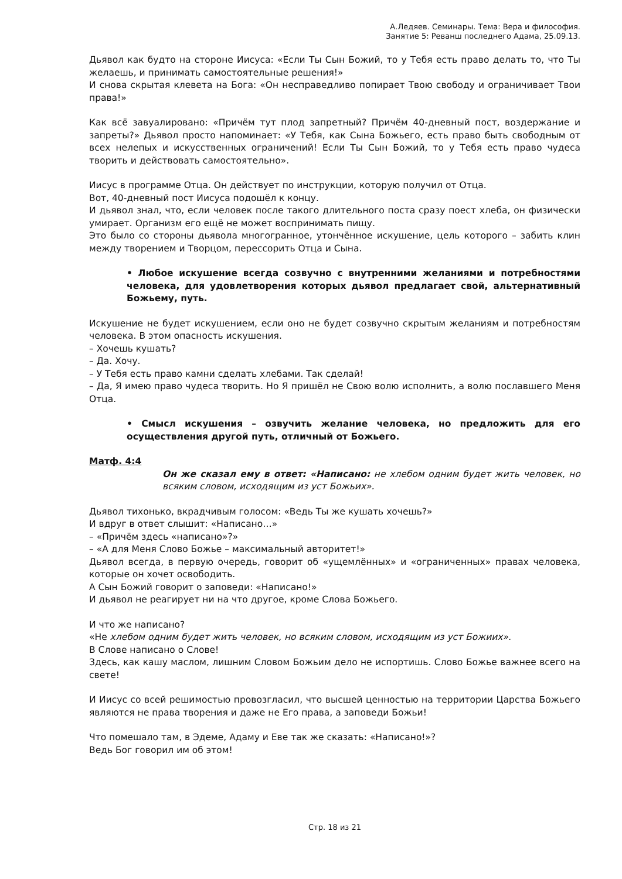А.Ледяев. Семинары. Тема: Вера и философия.
Занятие 5: Реванш последнего Адама, 25.09.13.
Дьявол как будто на стороне Иисуса: «Если Ты Сын Божий, то у Тебя есть право делать то, что Ты желаешь, и принимать самостоятельные решения!»
И снова скрытая клевета на Бога: «Он несправедливо попирает Твою свободу и ограничивает Твои права!»
Как всё завуалировано: «Причём тут плод запретный? Причём 40-дневный пост, воздержание и запреты?» Дьявол просто напоминает: «У Тебя, как Сына Божьего, есть право быть свободным от всех нелепых и искусственных ограничений! Если Ты Сын Божий, то у Тебя есть право чудеса творить и действовать самостоятельно».
Иисус в программе Отца. Он действует по инструкции, которую получил от Отца.
Вот, 40-дневный пост Иисуса подошёл к концу.
И дьявол знал, что, если человек после такого длительного поста сразу поест хлеба, он физически умирает. Организм его ещё не может воспринимать пищу.
Это было со стороны дьявола многогранное, утончённое искушение, цель которого – забить клин между творением и Творцом, перессорить Отца и Сына.
• Любое искушение всегда созвучно с внутренними желаниями и потребностями человека, для удовлетворения которых дьявол предлагает свой, альтернативный Божьему, путь.
Искушение не будет искушением, если оно не будет созвучно скрытым желаниям и потребностям человека. В этом опасность искушения.
– Хочешь кушать?
– Да. Хочу.
– У Тебя есть право камни сделать хлебами. Так сделай!
– Да, Я имею право чудеса творить. Но Я пришёл не Свою волю исполнить, а волю пославшего Меня Отца.
• Смысл искушения – озвучить желание человека, но предложить для его осуществления другой путь, отличный от Божьего.
Матф. 4:4
Он же сказал ему в ответ: «Написано: не хлебом одним будет жить человек, но всяким словом, исходящим из уст Божьих».
Дьявол тихонько, вкрадчивым голосом: «Ведь Ты же кушать хочешь?»
И вдруг в ответ слышит: «Написано…»
– «Причём здесь «написано»?»
– «А для Меня Слово Божье – максимальный авторитет!»
Дьявол всегда, в первую очередь, говорит об «ущемлённых» и «ограниченных» правах человека, которые он хочет освободить.
А Сын Божий говорит о заповеди: «Написано!»
И дьявол не реагирует ни на что другое, кроме Слова Божьего.
И что же написано?
«Не хлебом одним будет жить человек, но всяким словом, исходящим из уст Божиих».
В Слове написано о Слове!
Здесь, как кашу маслом, лишним Словом Божьим дело не испортишь. Слово Божье важнее всего на свете!
И Иисус со всей решимостью провозгласил, что высшей ценностью на территории Царства Божьего являются не права творения и даже не Его права, а заповеди Божьи!
Что помешало там, в Эдеме, Адаму и Еве так же сказать: «Написано!»?
Ведь Бог говорил им об этом!
Стр. 18 из 21